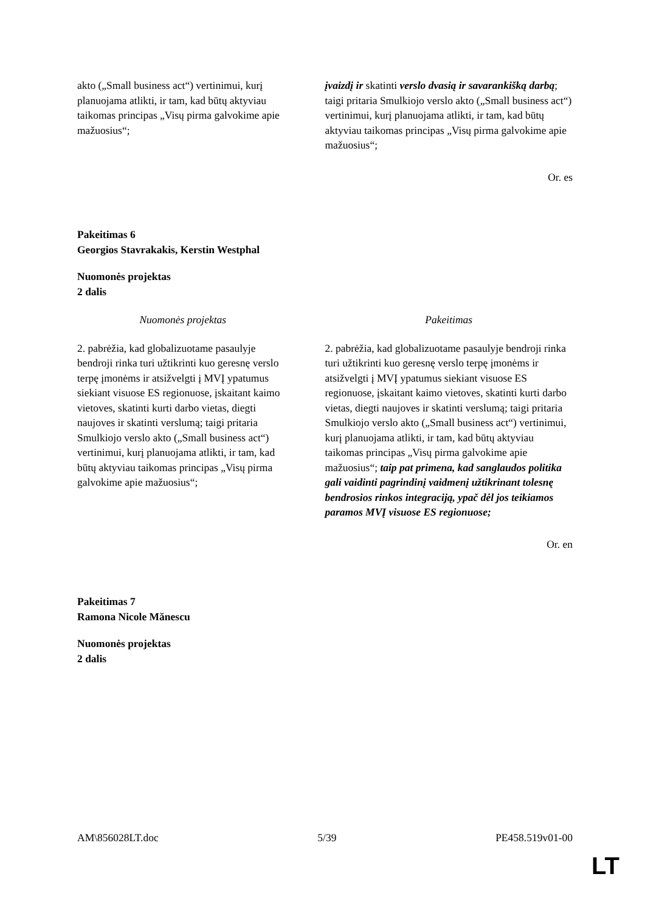| akto („Small business act“) vertinimui, kurį planuojama atlikti, ir tam, kad būtų aktyviau taikomas principas „Visų pirma galvokime apie mažuosius“; | įvaizdį ir skatinti verslo dvasią ir savarankišką darbą ; taigi pritaria Smulkiojo verslo akto („Small business act“) vertinimui, kurį planuojama atlikti, ir tam, kad būtų aktyviau taikomas principas „Visų pirma galvokime apie mažuosius“; |
Or. es
Pakeitimas 6
Georgios Stavrakakis, Kerstin Westphal
Nuomonės projektas
2 dalis
| Nuomonės projektas | Pakeitimas |
| 2. pabrėžia, kad globalizuotame pasaulyje bendroji rinka turi užtikrinti kuo geresnę verslo terpę įmonėms ir atsižvelgti į MVĮ ypatumus siekiant visuose ES regionuose, įskaitant kaimo vietoves, skatinti kurti darbo vietas, diegti naujoves ir skatinti verslumą; taigi pritaria Smulkiojo verslo akto („Small business act“) vertinimui, kurį planuojama atlikti, ir tam, kad būtų aktyviau taikomas principas „Visų pirma galvokime apie mažuosius“; | 2. pabrėžia, kad globalizuotame pasaulyje bendroji rinka turi užtikrinti kuo geresnę verslo terpę įmonėms ir atsižvelgti į MVĮ ypatumus siekiant visuose ES regionuose, įskaitant kaimo vietoves, skatinti kurti darbo vietas, diegti naujoves ir skatinti verslumą; taigi pritaria Smulkiojo verslo akto („Small business act“) vertinimui, kurį planuojama atlikti, ir tam, kad būtų aktyviau taikomas principas „Visų pirma galvokime apie mažuosius“; taip pat primena, kad sanglaudos politika gali vaidinti pagrindinį vaidmenį užtikrinant tolesnę bendrosios rinkos integraciją, ypač dėl jos teikiamos paramos MVĮ visuose ES regionuose; |
Or. en
Pakeitimas 7
Ramona Nicole Mănescu
Nuomonės projektas
2 dalis
AM\856028LT.doc 5/39 PE458.519v01-00
LT